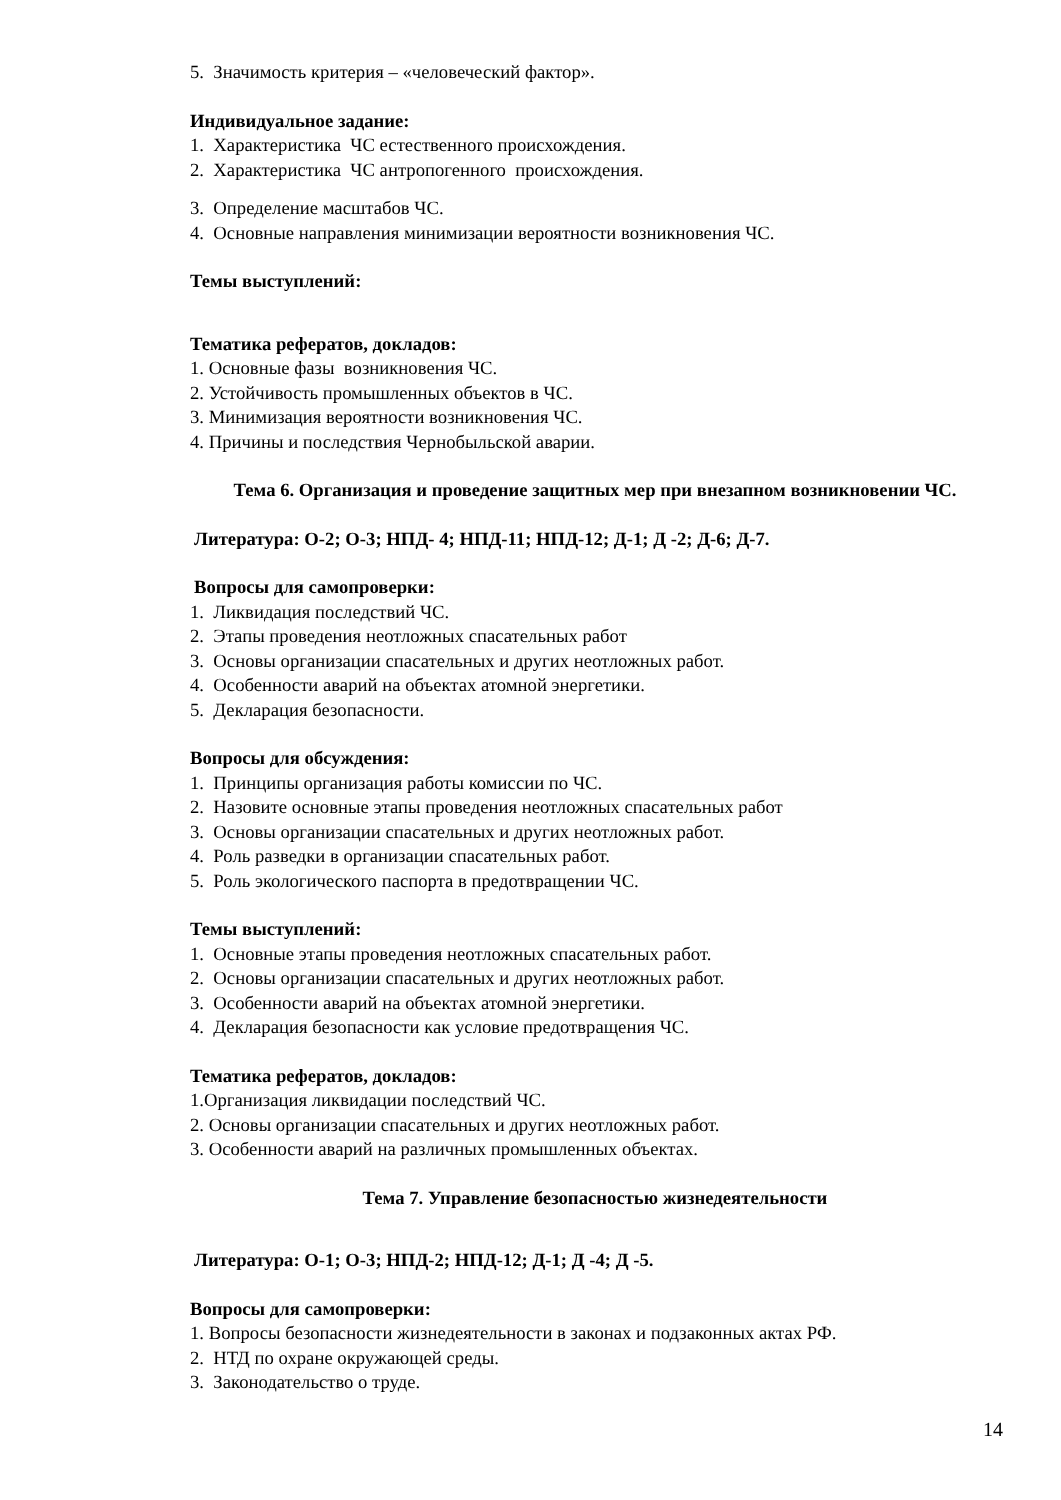5. Значимость критерия – «человеческий фактор».
Индивидуальное задание:
1. Характеристика ЧС естественного происхождения.
2. Характеристика ЧС антропогенного происхождения.
3. Определение масштабов ЧС.
4. Основные направления минимизации вероятности возникновения ЧС.
Темы выступлений:
Тематика рефератов, докладов:
1. Основные фазы возникновения ЧС.
2. Устойчивость промышленных объектов в ЧС.
3. Минимизация вероятности возникновения ЧС.
4. Причины и последствия Чернобыльской аварии.
Тема 6. Организация и проведение защитных мер при внезапном возникновении ЧС.
Литература: О-2; О-3; НПД- 4; НПД-11; НПД-12; Д-1; Д -2; Д-6; Д-7.
Вопросы для самопроверки:
1. Ликвидация последствий ЧС.
2. Этапы проведения неотложных спасательных работ
3. Основы организации спасательных и других неотложных работ.
4. Особенности аварий на объектах атомной энергетики.
5. Декларация безопасности.
Вопросы для обсуждения:
1. Принципы организация работы комиссии по ЧС.
2. Назовите основные этапы проведения неотложных спасательных работ
3. Основы организации спасательных и других неотложных работ.
4. Роль разведки в организации спасательных работ.
5. Роль экологического паспорта в предотвращении ЧС.
Темы выступлений:
1. Основные этапы проведения неотложных спасательных работ.
2. Основы организации спасательных и других неотложных работ.
3. Особенности аварий на объектах атомной энергетики.
4. Декларация безопасности как условие предотвращения ЧС.
Тематика рефератов, докладов:
1.Организация ликвидации последствий ЧС.
2. Основы организации спасательных и других неотложных работ.
3. Особенности аварий на различных промышленных объектах.
Тема 7. Управление безопасностью жизнедеятельности
Литература: О-1; О-3; НПД-2; НПД-12; Д-1; Д -4; Д -5.
Вопросы для самопроверки:
1. Вопросы безопасности жизнедеятельности в законах и подзаконных актах РФ.
2. НТД по охране окружающей среды.
3. Законодательство о труде.
14